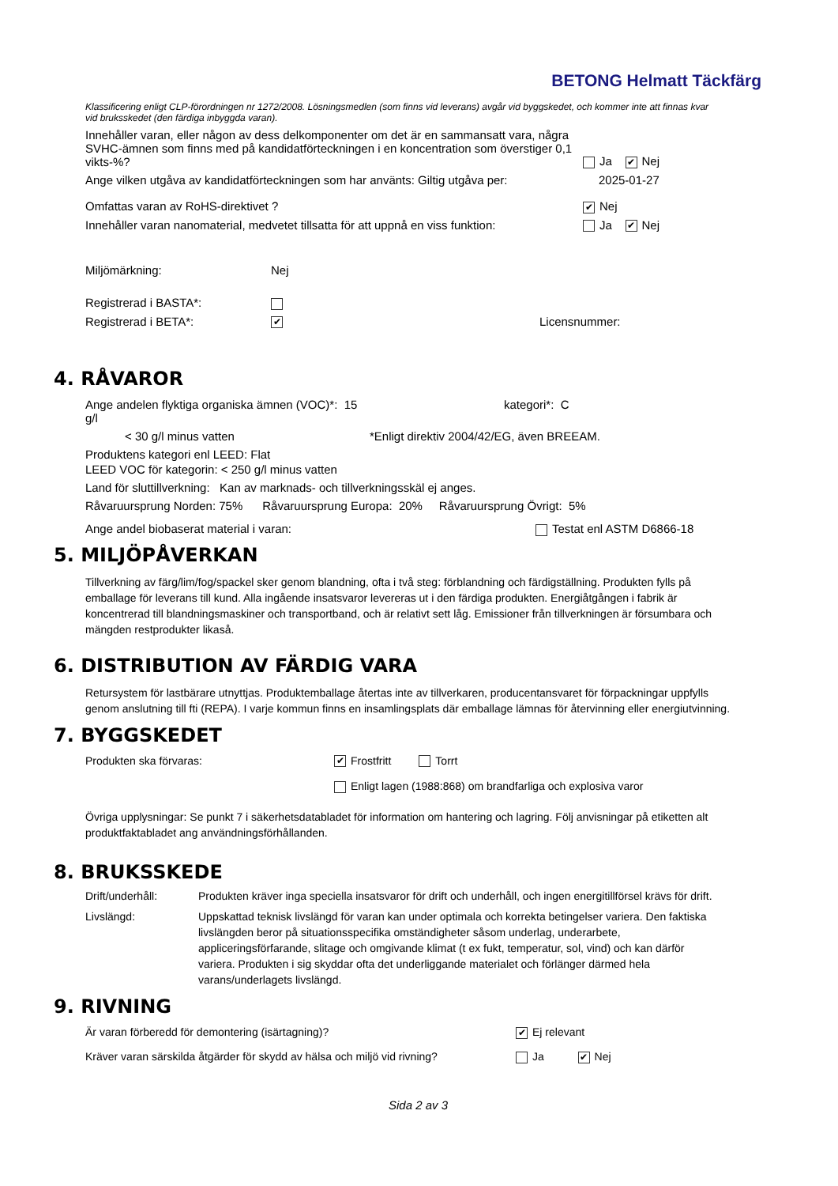BETONG Helmatt Täckfärg
Klassificering enligt CLP-förordningen nr 1272/2008. Lösningsmedlen (som finns vid leverans) avgår vid byggskedet, och kommer inte att finnas kvar vid bruksskedet (den färdiga inbyggda varan).
Innehåller varan, eller någon av dess delkomponenter om det är en sammansatt vara, några SVHC-ämnen som finns med på kandidatförteckningen i en koncentration som överstiger 0,1 vikts-%?
Ja ✔ Nej
Ange vilken utgåva av kandidatförteckningen som har använts: Giltig utgåva per:
2025-01-27
Omfattas varan av RoHS-direktivet ?
✔ Nej
Innehåller varan nanomaterial, medvetet tillsatta för att uppnå en viss funktion:
Ja ✔ Nej
Miljömärkning: Nej
Registrerad i BASTA*:
Registrerad i BETA*:
✔
Licensnummer:
4. RÅVAROR
Ange andelen flyktiga organiska ämnen (VOC)*: 15 g/l
kategori*: C
< 30 g/l minus vatten *Enligt direktiv 2004/42/EG, även BREEAM.
Produktens kategori enl LEED: Flat
LEED VOC för kategorin: < 250 g/l minus vatten
Land för sluttillverkning: Kan av marknads- och tillverkningsskäl ej anges.
Råvaruursprung Norden: 75% Råvaruursprung Europa: 20% Råvaruursprung Övrigt: 5%
Ange andel biobaserat material i varan: Testat enl ASTM D6866-18
5. MILJÖPÅVERKAN
Tillverkning av färg/lim/fog/spackel sker genom blandning, ofta i två steg: förblandning och färdigställning. Produkten fylls på emballage för leverans till kund. Alla ingående insatsvaror levereras ut i den färdiga produkten. Energiåtgången i fabrik är koncentrerad till blandningsmaskiner och transportband, och är relativt sett låg. Emissioner från tillverkningen är försumbara och mängden restprodukter likaså.
6. DISTRIBUTION AV FÄRDIG VARA
Retursystem för lastbärare utnyttjas. Produktemballage återtas inte av tillverkaren, producentansvaret för förpackningar uppfylls genom anslutning till fti (REPA). I varje kommun finns en insamlingsplats där emballage lämnas för återvinning eller energiutvinning.
7. BYGGSKEDET
Produkten ska förvaras:
✔ Frostfritt Torrt
Enligt lagen (1988:868) om brandfarliga och explosiva varor
Övriga upplysningar: Se punkt 7 i säkerhetsdatabladet för information om hantering och lagring. Följ anvisningar på etiketten alt produktfaktabladet ang användningsförhållanden.
8. BRUKSSKEDE
Drift/underhåll: Produkten kräver inga speciella insatsvaror för drift och underhåll, och ingen energitillförsel krävs för drift.
Livslängd: Uppskattad teknisk livslängd för varan kan under optimala och korrekta betingelser variera. Den faktiska livslängden beror på situationsspecifika omständigheter såsom underlag, underarbete, appliceringsförfarande, slitage och omgivande klimat (t ex fukt, temperatur, sol, vind) och kan därför variera. Produkten i sig skyddar ofta det underliggande materialet och förlänger därmed hela varans/underlagets livslängd.
9. RIVNING
Är varan förberedd för demontering (isärtagning)?
✔ Ej relevant
Kräver varan särskilda åtgärder för skydd av hälsa och miljö vid rivning?
Ja ✔ Nej
Sida 2 av 3